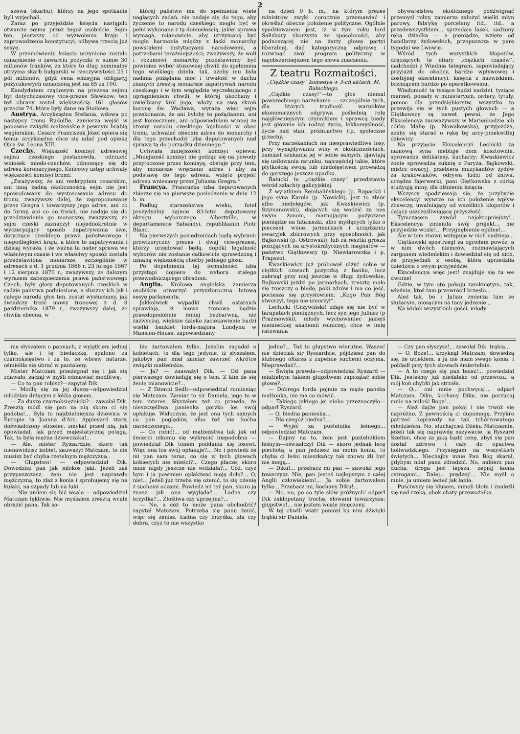2
szewa (skarbu), którzy na jego spotkanie byli wyjechali.
Zaraz po przyjeździe księcia nastąpiło otwarcie sejmu przez tegoż osobiście. Sejm ten, pierwszy od wyzwolenia kraju i zaprowadzenia konstytucyi, odbywa trzecią już sesyę.
W przemówieniu księcia uczynione zostało oznajmienie o zawarciu pożyczki w sumie 30 milionów franków, za który to dług nominalny otrzyma skarb bułgarski w rzeczywistości 25 i pół milionów, gdyż cena emisyjna obligacyj pożyczkowych oznaczoną jest na 85 za 100.
Kandydatem rządowym na prezesa sejmu był dotychczasowy vice-prezes Sławkow; ten też obrany został większością 161 głosów przeciw 74, które były dane na Stoiłowa.
Austrya. Arcyksiężna Stefania, wdowa po następcy tronu Rudolfie, zamierza wejść w ponowne związki małżeńskie z pewnym hrabią węgierskim. Cesarz Franciszek Józef opiera się temu; arcyksiężna chce się udać pod opiekę Ojca św. Leona XIII.
Czechy. Większość komisyi adresowej sejmu czeskiego postanowiła, odrzucić wniosek młodo-czechów, odnoszący się do adresu koronacyjnego. Końcowy ustęp uchwały większości komisyi brzmi:
„Zważywszy, że ani reskryptem cesarskim, ani inną żadną okolicznością sejm nie jest spowodowany do wystosowania adresu do tronu, zważywszy dalej, że zaproponowany przez Gregra i towarzyszy jego adres, ani co do formy, ani co do treści, nie nadaje się do przedstawienia go monarsze; zważywszy, że sejm czeski zaznaczył niejednokrotnie w wyczerpujący sposób zapatrywania swe, dotyczące czeskiego prawa państwowego i niepodległości kraju, a które to zapatrywania i dzisiaj wyraża, i że ważna ta nader sprawa we właściwym czasie i we właściwy sposób została przedstawiona monarsze, szczególnie w adresach z d. 1 grudnia 1866 r. 23 lutego 1867 i 12 sierpnia 1870 r.; zważywszy, że dalszym wyrazem zabezpieczenia prawa państwowego Czech, były głosy deputowanych czeskich w radzie państwa podniesione, a słuszny ich jak i całego narodu głos ten, został wysłuchany, jak świadczy treść mowy tronowej z d. 8 października 1879 r., zważywszy dalej, że chwila obecna, w
której państwo ma do spełnienia wiele naglących zadań, nie nadaje się do tego, aby życzenie to narodu czeskiego mogło być w pełni wykonane z tą doniosłością, jakiej sprawa wymaga, mianowicie, aby utrzymaną być mogła harmonia między z łaski monarchy powstałemi instytucyami narodowemi, a potrzebami teraźniejszości; zważywszy, że woli i rozumowi monarchy pozostawiony być powinien wybór stosownej chwili do spełnienia tego wielkiego dzieła, tak, ażeby mu była nadana pożądana moc i trwałość w duchu znanych zresztą monarsze zapatrywań narodu czeskiego i w tym względzie wyczekującego z upragnieniem chwili, w której ukochany i uwielbiany król jego, włoży na swą skroń koronę św. Wacława, wyraża więc sejm przekonanie, że ani byłoby to pożądanem, ani jest koniecznem, ani odpowiedniem winnej ze strony narodu czeskiego lojalności w obec tronu, uchwalać obecnie adres do monarchy i dla tego przechodzi izba deputowanych nad sprawą tą do porządku dziennego.“
Uchwała mniejszości komisyi opiewa: „Mniejszość komisyi nie godząc się na powody przytoczone przez komisyę, obstaje przy tem, aby monarsze wręczono adres i aby za podstawę do tego adresu, wzięto projekt adresu wniesiony przez Juliusza Gregra.“
Francya. Francuzka izba deputowanych zbierze się na pierwsze posiedzenie w dniu 12 b. m.
Podług starszeństwa wieku, fotel prezydyalny zajmie 83-letni deputowany okręgu wyborczego Albertville, w departamencie Sabaudyi, republikanin Piotr Blanc.
Na pierwszych posiedzeniach będą wybrani: prowizoryczny prezes i dwaj vice-prezesi, którzy urzędować będą, dopóki legalność wyborów nie zostanie całkowicie sprawdzoną i uznaną większością choćby jednego głosu.
Po dopełnieniu tej formalności izba przystąpi dopiero do wyboru stałego przewodniczącego obradom.
Anglia. Królowa angielska zamierza osobiście otworzyć przyszłoroczną lutową sesyę parlamentu.
Jakkolwiek wypadki chwil ostatnich sprawiają, iż mowa tronowa będzie prawdopodobnie mniej bezbarwną, niż zazwyczaj, większe daleko zaciekawienie budzi wielki bankiet lorda-majora Londynu w Mansion-House, zapowiedziany
na dzień 9 b. m., na którym prezes ministrów zwykł corocznie przemawiać i określać obecne położenie polityczne. Ogólnie spodziewanem jest, iż w tym roku lord Salisbury skorzysta ze sposobności, aby podnoszącej nie na żarty głowę partyi liberalnej, dać kategoryczną odprawę i rozwinąć swój program polityczny w najobszerniejszem tego słowa znaczeniu.
Z teatru Rozmaitości.
„Ciężkie czasy“ komedya w 3-ch aktach, M. Bałuckiego.
„Ciężkie czasy!“—to głos niemal powszechnego narzekania — szczególnie tych, dla których trudność warunków ekonomicznych odgrywa poślednią rolę najgłówniejszym czynnikiem i sprawcą biedy jest głównie ich rodzaj życia, lekkomyślność, życie nad stan, próżniactwo itp. społeczne grzechy.
Przy narzekaniach na niesprawiedliwe losy, przy wynajdywaniu winy w okolicznościach, zamiast szukania jej w sobie samych, zjawiają się usiłowania ratunku, najczęściej takie, które płytkością swoją lub niedołęstwem prowadzą do gorszego jeszcze upadku.
Bałucki te „ciężkie czasy“ przedstawia wśród szlachty galicyjskiej.
Z wyjątkiem Rembalińskiego (p. Rapacki) i jego syna Karola (p. Nowicki), jest to zbiór albo niedołęgów, jak Kwaskiewicz (p. Szymanowski), dających się wodzić za nos swym żonom, marnującym pożyczane pieniądze na fatałaszki, albo myślących tylko o pieczeni, winie, jarmarkach i urządzaniu owacyjek zbicrowych przy sposobności, jak Bajkowski (p. Ostrowski), lub za resztki grosza pozujących na arystokratycznych magnatów — państwo Giętkowscy (p. Niewiarowska i p. Trapszo).
Kwaskiewicz już próbował ulżyć sobie w ciężkich czasach pożyczką z banku, lecz zabrnął przy niej jeszcze w długi żydowskie, Bajkowski jeździ po jarmarkach, zresztą mało się troszczy o biedę, póki zdrów i ma co jeść, pociesza się przysłowiem: „Kogo Pan Bóg stworzył, tego nie umorzył“.
Lechicki (Grzywiński) zdaje się nie być w tarapatach pieniężnych, lecz syn jego Juliusz (p Prażmowski), młody wychowaniec jakiejś niemieckiej akademii rolniczej, chce w imię ratowania
obywatelstwa okolicznego podźwignąć przemysł rolny, zamierza założyć wielki młyn parowy, fabrykę porcelany itd., itd., a przedewszystkiem... sprzedaje lasek, sadzony ręką dziadka — a pieniądze, wzięte od handlarzy żydowskich, przepuszcza w parę tygodni we Lwowie.
Wśród tych wszystkich kłopotów, dręczących te ofiary „ciężkich czasów“, nadchodzi z Wiednia telegram, zapowiadający przyjazd do okolicy, bardzo wpływowej i dostojnej ekscelencyi, księcia z nazwiskiem, brzmiącem bardzo po operetkowemu.
Wiadomość ta tysiące budzi nadziei, tysiące marzeń, posady w ministeryum, ordery, tytuły, pomoc dla przedsiębiorstw, wszystko to przewija się w tych pustych głowach — a Giętkowscy są nawet pewni, że Jego Ekscelencya zauważywszy w Marienbadzie ich córkę Idalię (p. Nowakowska), przyjeżdża, ażeby się starać o rękę tej arcy-przekwitłej dziewicy.
Na przyjęcie Ekscelencyi Lechicki za namową syna mebluje dom kosztownie, sprowadza delikatesy, kucharzy; Kwaskiewicz żonie sprowadza suknię z Paryża, Bajkowski, mistrz owacyj, przebiera muzykantów żydów za krakowiaków, odrywa ludzi od żniwa, urządza fajerwerki, pani Giętkowska z córką studyują miny, dla olśnienia księcia.
Wszyscy spodziewają się, że przybycie ekscelencyi wywrze na ich położenie wpływ zbawczy, uwalniający od wszelkich kłopotów i dający uszczęśliwiającą przyszłość.
Tymczasem zawód najokropniejszy!.. Ekscelencya zmieniła swój projekt... nie przyjedzie wcale!... Przygnębienie ogólne!...
Ale w tem znowu wstępuje w nich nadzieja...
Giętkowski spostrzegł za ogrodem powóz, a w nim dwóch niemców, rozmawiających żargonem wiedeńskim i dowiedział się od nich, że przyjechali z osobą, która uprzedziła dziedzica o swym przyjeździe.
Ekscelencya więc jest! znajduje się tu we dworze!
Gdzie, w tym oto pokoju zamkniętym, tak, właśnie, ktoś tam przewrócił krzesło...
Ależ tak, bo i Julian zmierza tam ze służącym, niosącym na tacy jedzenie...
Na widok wszystkich gości, młody
nie słyszałem o pannach, z wyjątkiem jednej tylko, ale i tę biedaczkę, spalono za czarnoksięstwo i za to, że wbrew naturze, ośmieliła się ubrać w pantalony.
Mister Matczam przeżegnał się i jak się zdawało, zaczął w myśli odmawiać modlitwę.
— Co to pan robisz?—zapytał Dik.
— Modlę się za jej duszę—odpowiedział młodzian drżącym z lekka głosem.
— Za duszę czarnoksiężnicki?— zawołał Dik. Zresztą módl się pan za nią skoro ci się podoba!... Była to najdzielniejsza dziewica w Europie ta Joanna d'Arc. Appleyard stary, doświadczony strzelec, zmykał przed nią, jak opowiadał, jak przed majestatyczną potęgą. Tak, to była mężna dziewczaka!...
— Ale, mister Ryszardzie, skoro tak nienawidzisz kobiet, zauważył Matczam, to nie musisz być chyba rzetelnym mężczyzną..
— Głupstwo! — odpowiedział Dik. Dowodzisz pan jak młokos jaki. Jeżeli zaś przypuszczasz, żem nie jest naprawdę mężczyzną, to złaź z konia i sprobujemy się na kułaki, na szpady lub na łuki.
— Nie umiem się bić wcale — odpowiedział Matczam lękliwie. Nie myślałem zresztą wcale obrazić pana. Tak so-
bie żartowałem tylko. Jeżelim zagadał o kobietach, to dla tego jedynie, iż słyszałem, jakobyś pan miał zamiar zawrzeć wkrótce związki małżeńskie.
— Ja? — zauważył Dik. — Od pana pierwszego dowiaduję się o tem. Z kim że się żenię mianowicie?...
— Z Dżenni Sedli—odpowiedział rumieniąc się Matczam. Zamiar to sir Daniela, jego to w tem interes. Słyszałem też co prawda, że nieszczęśliwa panienka gorzko los swój opłakuje. Widocznie, że jest ona tych samych co pan poglądów, albo też nie kocha narzeczonego...
— Co robić!... od małżeństwa tak jak od śmierci nikomu się wykręcić niepodobna — powiedział Dik tonem poddania się losowi. Więc ona los swój opłakuje?... No i powiedz że mi pan sam teraz, co się w tych głowach kobiecych nie mieści?... Czego płacze, skoro mnie nigdy jeszcze nie widziała?... Cóż, czyż bym i ja powinien opłakiwać moję dolę?... O, nie!... Jeżeli już trzeba się ożenić, to się ożenię z suchemi oczami. Powiedz mi też pan, skoro ją znasz, jak ona wygląda?... Ładna czy brzydka?... Złośliwa czy uprzejma?...
— No, a cóż to może pana obchodzić? zapytał Matczam. Potrzeba się panu żenić, więc się żenisz. Ładna czy brzydka, zła czy dobra, czyż to nie wszystko
jedno?... Toż to głupstwo wierutne. Waszeć nie dzieciak sir Ryszardzie, pójdziesz pan do ślubnego ołtarza z zupełnie suchemi oczyma. Nieprawdaż?...
— Święta prawda—odpowiedział Ryszard — miałżebym takiem głupstwem zaprzątać sobie głowę?...
— Dobrego lorda pojmie za męża pańska małżonka, nie ma co mówić.
— Takiego jakiego jej niebo przeznaczyło—odparł Ryszard.
— O, biedna panienka...
— Dla czegóż biedna?...
— Wyjść za pustelnika leśnego... odpowiedział Matczam.
— Dajmy na to, żem jest pustelnikiem leśnym—oświadczył Dik — skoro jednak lecę piechotą, a pan jedziesz na moim koniu, to chyba ci leśni mieszkańcy tak znowu źli być nie mogą...
— Diku!... przebacz mi pan — zawołał jego towarzysz. Nie, pan jesteś najlepszym z całej Anglii człowiekiem!... Ja sobie żartowałem tylko... Przebacz mi, kochany Diku!...
— No, no, po co tyle słów próżnych! odparł Dik zakłopotany trochę, słowami towarzysza: głupstwo!... nie jestem wcale zmęczony.
W tej chwili wiatr poniósł ku nim dźwięki trąbki sir Daniela.
— Czy pan słyszysz!... zawołał Dik. trąbią...
— O, Boże!... krzyknął Matczam, dowiedzą się, że uciekłem, a ja nie mam swego konia. I pobladł przy tych słowach śmiertelnie.
— A to czego się pan boisz!... powiedział Dik. Jesteśmy już niedaleko od przewozu, a mój koń chybki jak strzała.
— O... oni mnie pochwycą!... odparł Matczam. Diku, kochany Diku, nie porzucaj mnie na miłość Boga!...
— Ależ dajże pan pokój i nie trwóż się napróżno. Z pewnością ci dopomogę. Przykro patrzeć doprawdy na tak tchórzowatego młodzieńca. No, słuchajcież Dżeku Matczamie, jeżeli tak się naprawdę nazywacie, ja Ryszard Szelton, chcę za jaką bądź cenę, abyś się pan dostał zdrowo i cały do opactwa holiwudzkiego. Przysięgam na wszystkich świętych... Niechajby mnie Pan Bóg skarał, gdybym miał pana zdradzić. No, nabierz pan ducha, droga jest lepsza, zepnij konia ostrogami... Dalej... prędzej!... Nie myśl o mnie, ja umiem lecieć jak łania.
Puściwszy się kłusem, minęli błota i znaleźli się nad rzeką, obok chaty przewoźnika.